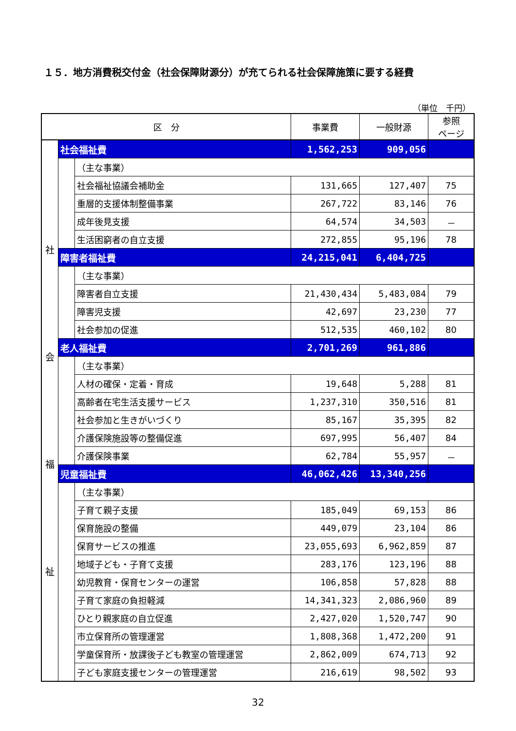１５．地方消費税交付金（社会保障財源分）が充てられる社会保障施策に要する経費
（単位　千円）
| 区 分 | | | 事業費 | 一般財源 | 参照 ページ |
| --- | --- | --- | --- | --- | --- |
| 社 会 福 祉 | 社会福祉費 | | 1,562,253 | 909,056 | |
| | | （主な事業） | | | |
| | | 社会福祉協議会補助金 | 131,665 | 127,407 | 75 |
| | | 重層的支援体制整備事業 | 267,722 | 83,146 | 76 |
| | | 成年後見支援 | 64,574 | 34,503 | － |
| | | 生活困窮者の自立支援 | 272,855 | 95,196 | 78 |
| | 障害者福祉費 | | 24,215,041 | 6,404,725 | |
| | | （主な事業） | | | |
| | | 障害者自立支援 | 21,430,434 | 5,483,084 | 79 |
| | | 障害児支援 | 42,697 | 23,230 | 77 |
| | | 社会参加の促進 | 512,535 | 460,102 | 80 |
| | 老人福祉費 | | 2,701,269 | 961,886 | |
| | | （主な事業） | | | |
| | | 人材の確保・定着・育成 | 19,648 | 5,288 | 81 |
| | | 高齢者在宅生活支援サービス | 1,237,310 | 350,516 | 81 |
| | | 社会参加と生きがいづくり | 85,167 | 35,395 | 82 |
| | | 介護保険施設等の整備促進 | 697,995 | 56,407 | 84 |
| | | 介護保険事業 | 62,784 | 55,957 | － |
| | 児童福祉費 | | 46,062,426 | 13,340,256 | |
| | | （主な事業） | | | |
| | | 子育て親子支援 | 185,049 | 69,153 | 86 |
| | | 保育施設の整備 | 449,079 | 23,104 | 86 |
| | | 保育サービスの推進 | 23,055,693 | 6,962,859 | 87 |
| | | 地域子ども・子育て支援 | 283,176 | 123,196 | 88 |
| | | 幼児教育・保育センターの運営 | 106,858 | 57,828 | 88 |
| | | 子育て家庭の負担軽減 | 14,341,323 | 2,086,960 | 89 |
| | | ひとり親家庭の自立促進 | 2,427,020 | 1,520,747 | 90 |
| | | 市立保育所の管理運営 | 1,808,368 | 1,472,200 | 91 |
| | | 学童保育所・放課後子ども教室の管理運営 | 2,862,009 | 674,713 | 92 |
| | | 子ども家庭支援センターの管理運営 | 216,619 | 98,502 | 93 |
32